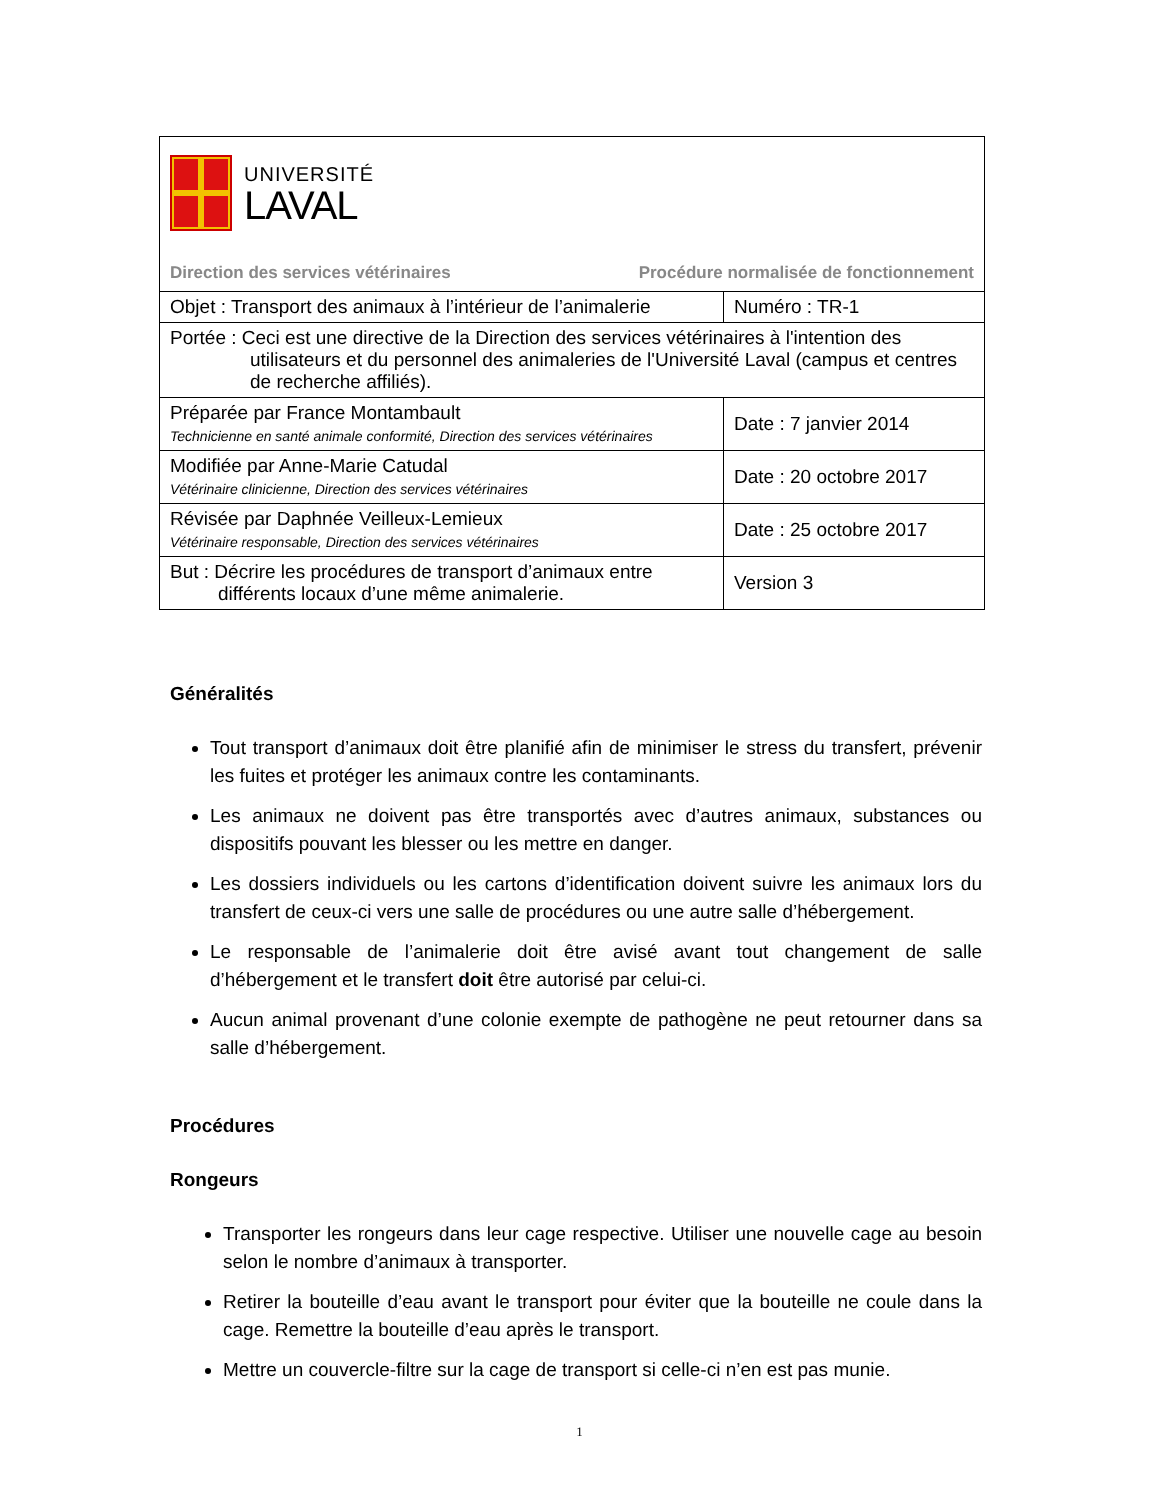UNIVERSITÉ
LAVAL
Direction des services vétérinaires Procédure normalisée de fonctionnement
| Objet : Transport des animaux à l’intérieur de l’animalerie | Numéro : TR-1 |
| Portée : Ceci est une directive de la Direction des services vétérinaires à l'intention des utilisateurs et du personnel des animaleries de l'Université Laval (campus et centres de recherche affiliés). | |
| Préparée par France Montambault Technicienne en santé animale conformité, Direction des services vétérinaires | Date : 7 janvier 2014 |
| Modifiée par Anne-Marie Catudal Vétérinaire clinicienne, Direction des services vétérinaires | Date : 20 octobre 2017 |
| Révisée par Daphnée Veilleux-Lemieux Vétérinaire responsable, Direction des services vétérinaires | Date : 25 octobre 2017 |
| But : Décrire les procédures de transport d’animaux entre différents locaux d’une même animalerie. | Version 3 |
Généralités
Tout transport d’animaux doit être planifié afin de minimiser le stress du transfert, prévenir les fuites et protéger les animaux contre les contaminants.
Les animaux ne doivent pas être transportés avec d’autres animaux, substances ou dispositifs pouvant les blesser ou les mettre en danger.
Les dossiers individuels ou les cartons d’identification doivent suivre les animaux lors du transfert de ceux-ci vers une salle de procédures ou une autre salle d’hébergement.
Le responsable de l’animalerie doit être avisé avant tout changement de salle d’hébergement et le transfert doit être autorisé par celui-ci.
Aucun animal provenant d’une colonie exempte de pathogène ne peut retourner dans sa salle d’hébergement.
Procédures
Rongeurs
Transporter les rongeurs dans leur cage respective. Utiliser une nouvelle cage au besoin selon le nombre d’animaux à transporter.
Retirer la bouteille d’eau avant le transport pour éviter que la bouteille ne coule dans la cage. Remettre la bouteille d’eau après le transport.
Mettre un couvercle-filtre sur la cage de transport si celle-ci n’en est pas munie.
1